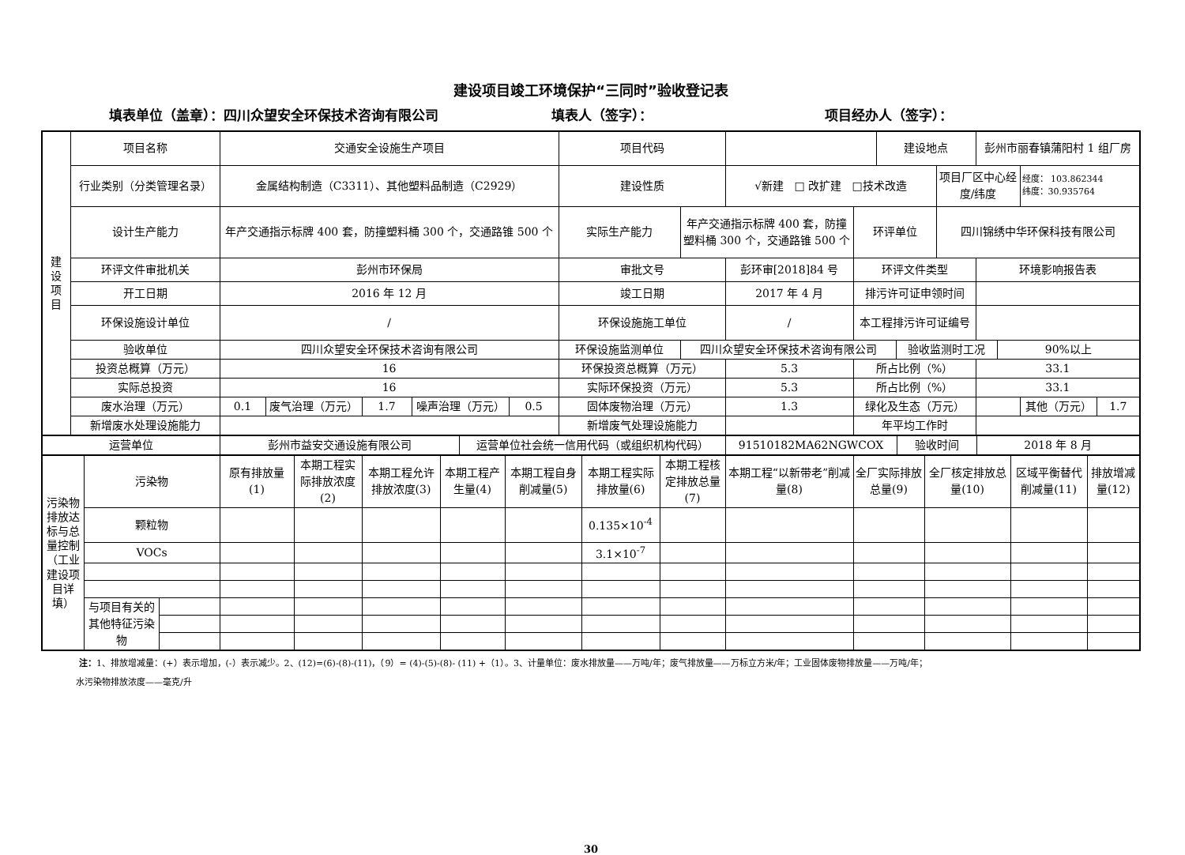建设项目竣工环境保护“三同时”验收登记表
填表单位（盖章）：四川众望安全环保技术咨询有限公司 填表人（签字）： 项目经办人（签字）：
| 建 设 项 目 | 项目名称 | 交通安全设施生产项目 | | | | | 项目代码 | | | | 建设地点 | | | 彭州市丽春镇蒲阳村 1 组厂房 | | | |
| | 行业类别（分类管理名录） | 金属结构制造（C3311）、其他塑料品制造（C2929） | | | | | 建设性质 | | √新建 □ 改扩建 □技术改造 | | | | 项目厂区中心经度/纬度 | | | 经度： 103.862344 纬度：30.935764 | |
| | 设计生产能力 | 年产交通指示标牌 400 套，防撞塑料桶 300 个，交通路锥 500 个 | | | | | 实际生产能力 | 年产交通指示标牌 400 套，防撞塑料桶 300 个，交通路锥 500 个 | | 环评单位 | | | 四川锦绣中华环保科技有限公司 | | | | |
| | 环评文件审批机关 | 彭州市环保局 | | | | | 审批文号 | | 彭环审[2018]84 号 | 环评文件类型 | | | | 环境影响报告表 | | | |
| | 开工日期 | 2016 年 12 月 | | | | | 竣工日期 | | 2017 年 4 月 | 排污许可证申领时间 | | | | | | | |
| | 环保设施设计单位 | / | | | | | 环保设施施工单位 | | / | 本工程排污许可证编号 | | | | | | | |
| | 验收单位 | 四川众望安全环保技术咨询有限公司 | | | | | 环保设施监测单位 | 四川众望安全环保技术咨询有限公司 | | | | 验收监测时工况 | | | 90%以上 | | |
| | 投资总概算（万元） | 16 | | | | | 环保投资总概算（万元） | | 5.3 | 所占比例（%） | | | | 33.1 | | | |
| | 实际总投资 | 16 | | | | | 实际环保投资（万元） | | 5.3 | 所占比例（%） | | | | 33.1 | | | |
| | 废水治理（万元） | 0.1 | 废气治理（万元） | 1.7 | 噪声治理（万元） | 0.5 | 固体废物治理（万元） | | 1.3 | 绿化及生态（万元） | | | | | | 其他（万元） | 1.7 |
| | 新增废水处理设施能力 | | | | | | 新增废气处理设施能力 | | | 年平均工作时 | | | | | | | |
| 运营单位 | 彭州市益安交通设施有限公司 | 运营单位社会统一信用代码（或组织机构代码） | 91510182MA62NGWCOX | 验收时间 | 2018 年 8 月 |
| 污染物排放达标与总量控制（工业建设项目详填） | 污染物 | | 原有排放量(1) | 本期工程实际排放浓度(2) | 本期工程允许排放浓度(3) | 本期工程产生量(4) | 本期工程自身削减量(5) | 本期工程实际排放量(6) | 本期工程核定排放总量(7) | 本期工程“以新带老”削减量(8) | 全厂实际排放总量(9) | 全厂核定排放总量(10) | 区域平衡替代削减量(11) | 排放增减量(12) |
| | 颗粒物 | | | | | | | 0.135×10<sup>-4</sup> | | | | | | |
| | VOCs | | | | | | | 3.1×10<sup>-7</sup> | | | | | | |
| | 与项目有关的其他特征污染物 | | | | | | | | | | | | | |
注：1、排放增减量：(+）表示增加，(-）表示减少。2、(12)=(6)-(8)-(11)，（9）= (4)-(5)-(8)- (11) +（1）。3、计量单位：废水排放量——万吨/年；废气排放量——万标立方米/年；工业固体废物排放量——万吨/年；
水污染物排放浓度——毫克/升
30